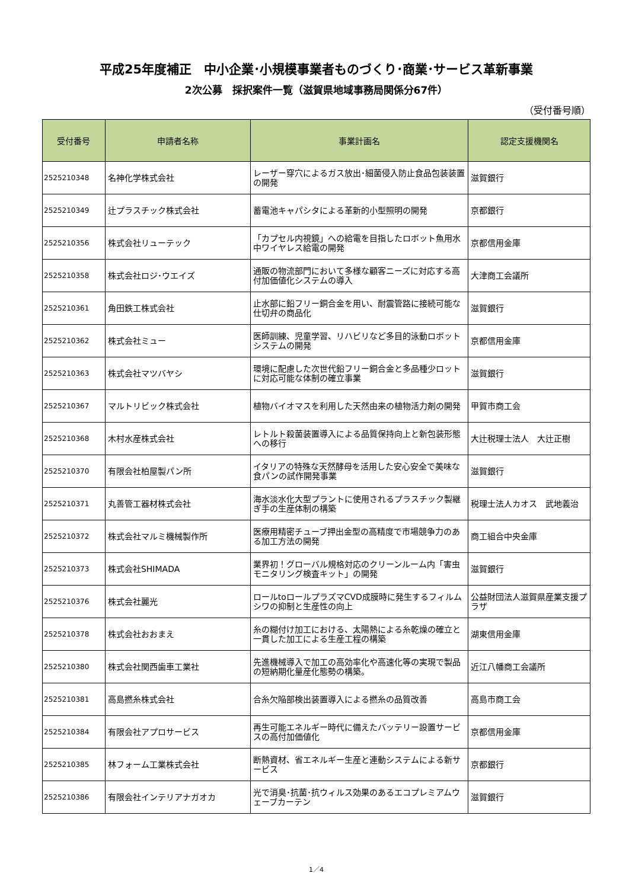平成25年度補正　中小企業･小規模事業者ものづくり･商業･サービス革新事業
2次公募　採択案件一覧（滋賀県地域事務局関係分67件）
（受付番号順）
| 受付番号 | 申請者名称 | 事業計画名 | 認定支援機関名 |
| --- | --- | --- | --- |
| 2525210348 | 名神化学株式会社 | レーザー穿穴によるガス放出･細菌侵入防止食品包装装置の開発 | 滋賀銀行 |
| 2525210349 | 辻プラスチック株式会社 | 蓄電池キャパシタによる革新的小型照明の開発 | 京都銀行 |
| 2525210356 | 株式会社リューテック | 「カプセル内視鏡」への給電を目指したロボット魚用水中ワイヤレス給電の開発 | 京都信用金庫 |
| 2525210358 | 株式会社ロジ･ウエイズ | 通販の物流部門において多様な顧客ニーズに対応する高付加価値化システムの導入 | 大津商工会議所 |
| 2525210361 | 角田鉄工株式会社 | 止水部に鉛フリー銅合金を用い、耐震管路に接続可能な仕切弁の商品化 | 滋賀銀行 |
| 2525210362 | 株式会社ミュー | 医師訓練、児童学習、リハビリなど多目的泳動ロボットシステムの開発 | 京都信用金庫 |
| 2525210363 | 株式会社マツバヤシ | 環境に配慮した次世代鉛フリー銅合金と多品種少ロットに対応可能な体制の確立事業 | 滋賀銀行 |
| 2525210367 | マルトリビック株式会社 | 植物バイオマスを利用した天然由来の植物活力剤の開発 | 甲賀市商工会 |
| 2525210368 | 木村水産株式会社 | レトルト殺菌装置導入による品質保持向上と新包装形態への移行 | 大辻税理士法人 大辻正樹 |
| 2525210370 | 有限会社柏屋製パン所 | イタリアの特殊な天然酵母を活用した安心安全で美味な食パンの試作開発事業 | 滋賀銀行 |
| 2525210371 | 丸善管工器材株式会社 | 海水淡水化大型プラントに使用されるプラスチック製継ぎ手の生産体制の構築 | 税理士法人カオス 武地義治 |
| 2525210372 | 株式会社マルミ機械製作所 | 医療用精密チューブ押出金型の高精度で市場競争力のある加工方法の開発 | 商工組合中央金庫 |
| 2525210373 | 株式会社SHIMADA | 業界初！グローバル規格対応のクリーンルーム内「害虫モニタリング検査キット」の開発 | 滋賀銀行 |
| 2525210376 | 株式会社麗光 | ロールtoロールプラズマCVD成膜時に発生するフィルムシワの抑制と生産性の向上 | 公益財団法人滋賀県産業支援プラザ |
| 2525210378 | 株式会社おおまえ | 糸の糊付け加工における、太陽熱による糸乾燥の確立と一貫した加工による生産工程の構築 | 湖東信用金庫 |
| 2525210380 | 株式会社関西歯車工業社 | 先進機械導入で加工の高効率化や高速化等の実現で製品の短納期化量産化態勢の構築。 | 近江八幡商工会議所 |
| 2525210381 | 高島撚糸株式会社 | 合糸欠陥部検出装置導入による撚糸の品質改善 | 高島市商工会 |
| 2525210384 | 有限会社アプロサービス | 再生可能エネルギー時代に備えたバッテリー設置サービスの高付加価値化 | 京都信用金庫 |
| 2525210385 | 林フォーム工業株式会社 | 断熱資材、省エネルギー生産と連動システムによる新サービス | 京都銀行 |
| 2525210386 | 有限会社インテリアナガオカ | 光で消臭･抗菌･抗ウィルス効果のあるエコプレミアムウェーブカーテン | 滋賀銀行 |
1／4